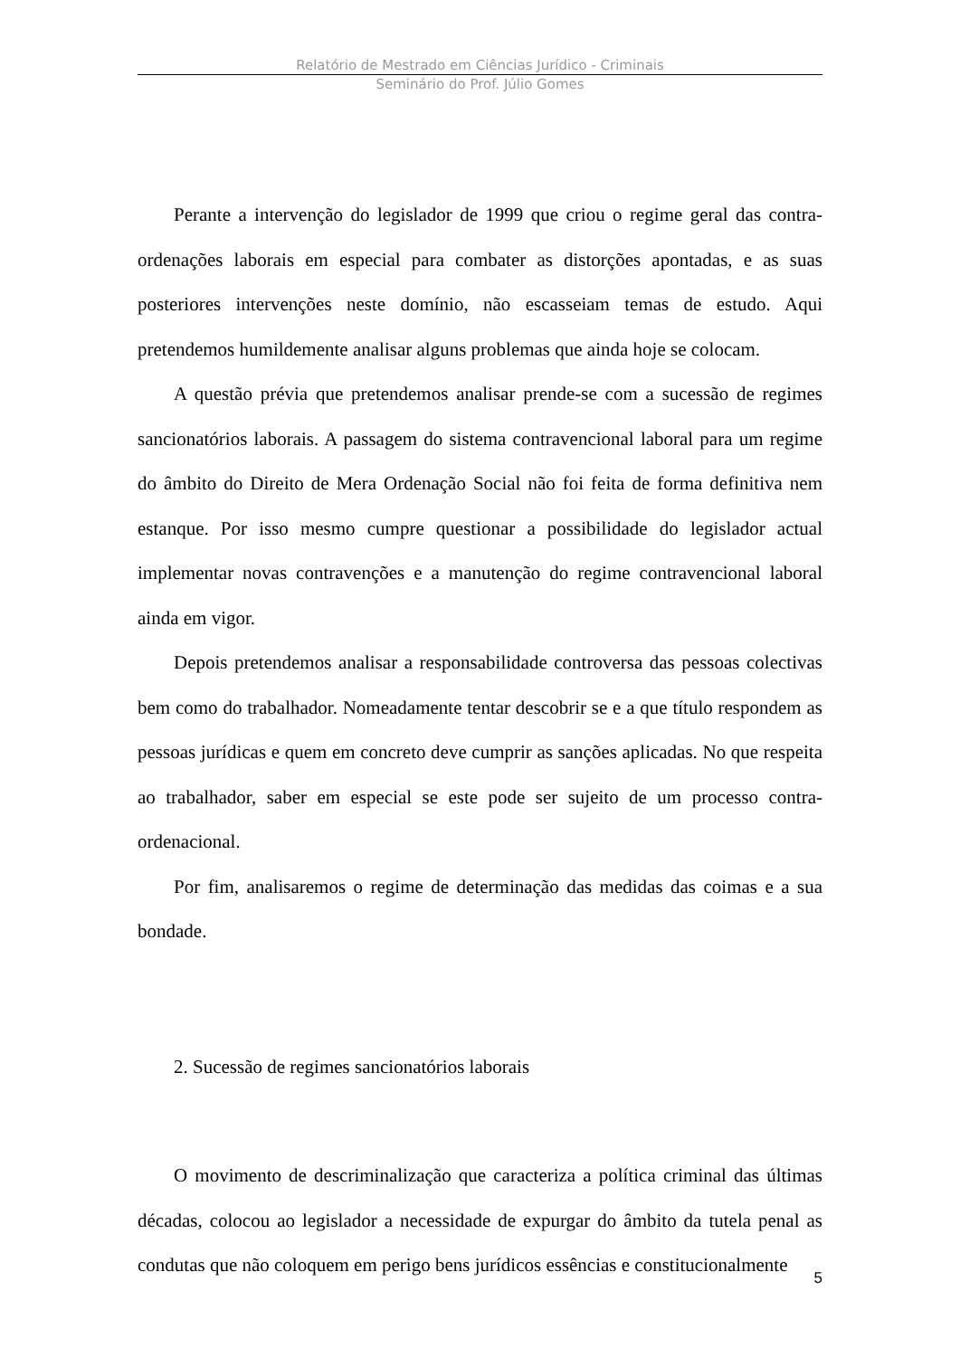Relatório de Mestrado em Ciências Jurídico - Criminais
Seminário do Prof. Júlio Gomes
Perante a intervenção do legislador de 1999 que criou o regime geral das contra-ordenações laborais em especial para combater as distorções apontadas, e as suas posteriores intervenções neste domínio, não escasseiam temas de estudo. Aqui pretendemos humildemente analisar alguns problemas que ainda hoje se colocam.
A questão prévia que pretendemos analisar prende-se com a sucessão de regimes sancionatórios laborais. A passagem do sistema contravencional laboral para um regime do âmbito do Direito de Mera Ordenação Social não foi feita de forma definitiva nem estanque. Por isso mesmo cumpre questionar a possibilidade do legislador actual implementar novas contravenções e a manutenção do regime contravencional laboral ainda em vigor.
Depois pretendemos analisar a responsabilidade controversa das pessoas colectivas bem como do trabalhador. Nomeadamente tentar descobrir se e a que título respondem as pessoas jurídicas e quem em concreto deve cumprir as sanções aplicadas. No que respeita ao trabalhador, saber em especial se este pode ser sujeito de um processo contra-ordenacional.
Por fim, analisaremos o regime de determinação das medidas das coimas e a sua bondade.
2. Sucessão de regimes sancionatórios laborais
O movimento de descriminalização que caracteriza a política criminal das últimas décadas, colocou ao legislador a necessidade de expurgar do âmbito da tutela penal as condutas que não coloquem em perigo bens jurídicos essências e constitucionalmente
5